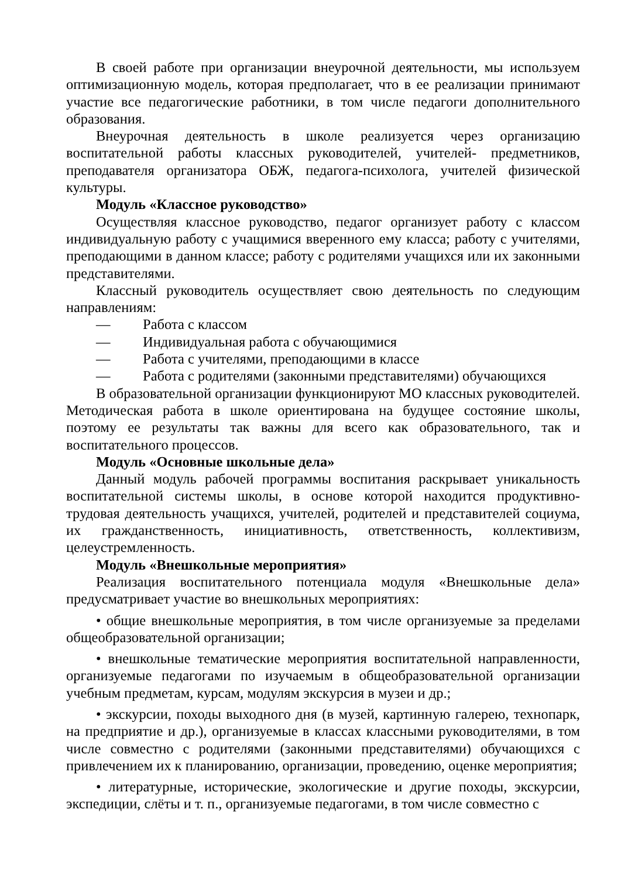В своей работе при организации внеурочной деятельности, мы используем оптимизационную модель, которая предполагает, что в ее реализации принимают участие все педагогические работники, в том числе педагоги дополнительного образования.
Внеурочная деятельность в школе реализуется через организацию воспитательной работы классных руководителей, учителей- предметников, преподавателя организатора ОБЖ, педагога-психолога, учителей физической культуры.
Модуль «Классное руководство»
Осуществляя классное руководство, педагог организует работу с классом индивидуальную работу с учащимися вверенного ему класса; работу с учителями, преподающими в данном классе; работу с родителями учащихся или их законными представителями.
Классный руководитель осуществляет свою деятельность по следующим направлениям:
— Работа с классом
— Индивидуальная работа с обучающимися
— Работа с учителями, преподающими в классе
— Работа с родителями (законными представителями) обучающихся
В образовательной организации функционируют МО классных руководителей. Методическая работа в школе ориентирована на будущее состояние школы, поэтому ее результаты так важны для всего как образовательного, так и воспитательного процессов.
Модуль «Основные школьные дела»
Данный модуль рабочей программы воспитания раскрывает уникальность воспитательной системы школы, в основе которой находится продуктивно-трудовая деятельность учащихся, учителей, родителей и представителей социума, их гражданственность, инициативность, ответственность, коллективизм, целеустремленность.
Модуль «Внешкольные мероприятия»
Реализация воспитательного потенциала модуля «Внешкольные дела» предусматривает участие во внешкольных мероприятиях:
• общие внешкольные мероприятия, в том числе организуемые за пределами общеобразовательной организации;
• внешкольные тематические мероприятия воспитательной направленности, организуемые педагогами по изучаемым в общеобразовательной организации учебным предметам, курсам, модулям экскурсия в музеи и др.;
• экскурсии, походы выходного дня (в музей, картинную галерею, технопарк, на предприятие и др.), организуемые в классах классными руководителями, в том числе совместно с родителями (законными представителями) обучающихся с привлечением их к планированию, организации, проведению, оценке мероприятия;
• литературные, исторические, экологические и другие походы, экскурсии, экспедиции, слёты и т. п., организуемые педагогами, в том числе совместно с